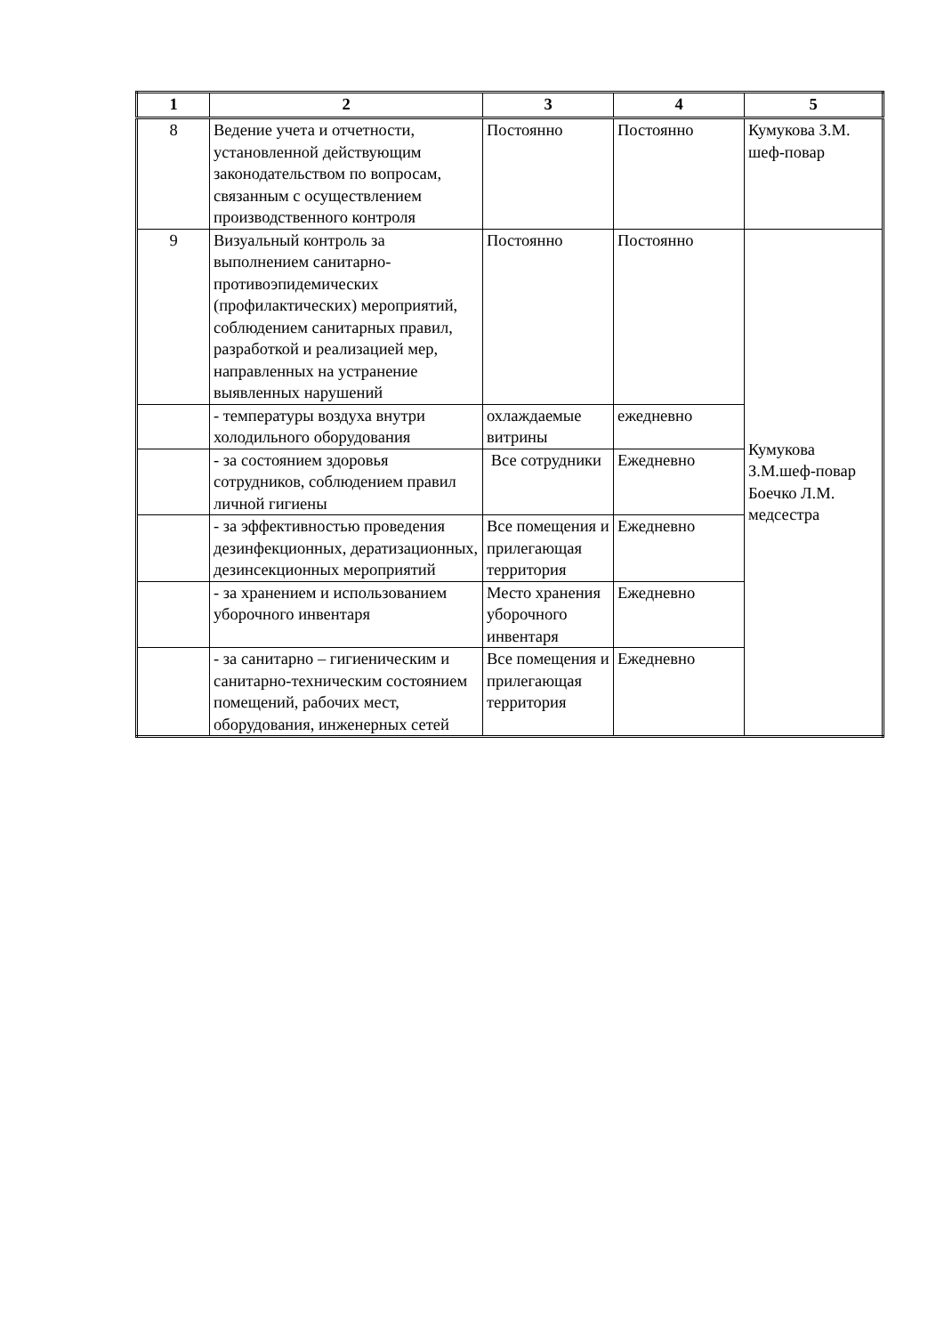| 1 | 2 | 3 | 4 | 5 |
| --- | --- | --- | --- | --- |
| 8 | Ведение учета и отчетности, установленной действующим законодательством по вопросам, связанным с осуществлением производственного контроля | Постоянно | Постоянно | Кумукова З.М. шеф-повар |
| 9 | Визуальный контроль за выполнением санитарно-противоэпидемических (профилактических) мероприятий, соблюдением санитарных правил, разработкой и реализацией мер, направленных на устранение выявленных нарушений | Постоянно | Постоянно | Кумукова З.М.шеф-повар Боечко Л.М. медсестра |
| | - температуры воздуха внутри холодильного оборудования | охлаждаемые витрины | ежедневно | |
| | - за состоянием здоровья сотрудников, соблюдением правил личной гигиены | Все сотрудники | Ежедневно | |
| | - за эффективностью проведения дезинфекционных, дератизационных, дезинсекционных мероприятий | Все помещения и прилегающая территория | Ежедневно | |
| | - за хранением и использованием уборочного инвентаря | Место хранения уборочного инвентаря | Ежедневно | |
| | - за санитарно – гигиеническим и санитарно-техническим состоянием помещений, рабочих мест, оборудования, инженерных сетей | Все помещения и прилегающая территория | Ежедневно | |